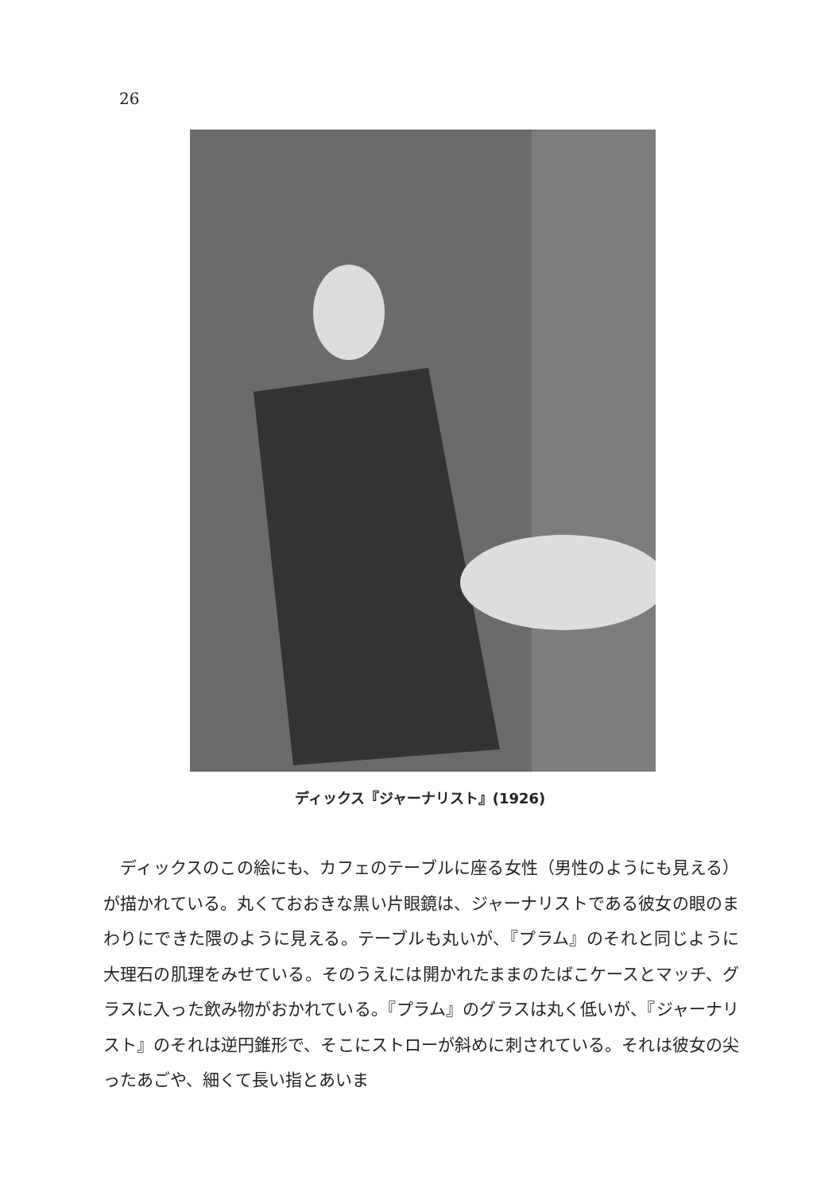26
ディックス『ジャーナリスト』(1926)
　ディックスのこの絵にも、カフェのテーブルに座る女性（男性のようにも見える）が描かれている。丸くておおきな黒い片眼鏡は、ジャーナリストである彼女の眼のまわりにできた隈のように見える。テーブルも丸いが、『プラム』のそれと同じように大理石の肌理をみせている。そのうえには開かれたままのたばこケースとマッチ、グラスに入った飲み物がおかれている。『プラム』のグラスは丸く低いが、『ジャーナリスト』のそれは逆円錐形で、そこにストローが斜めに刺されている。それは彼女の尖ったあごや、細くて長い指とあいま